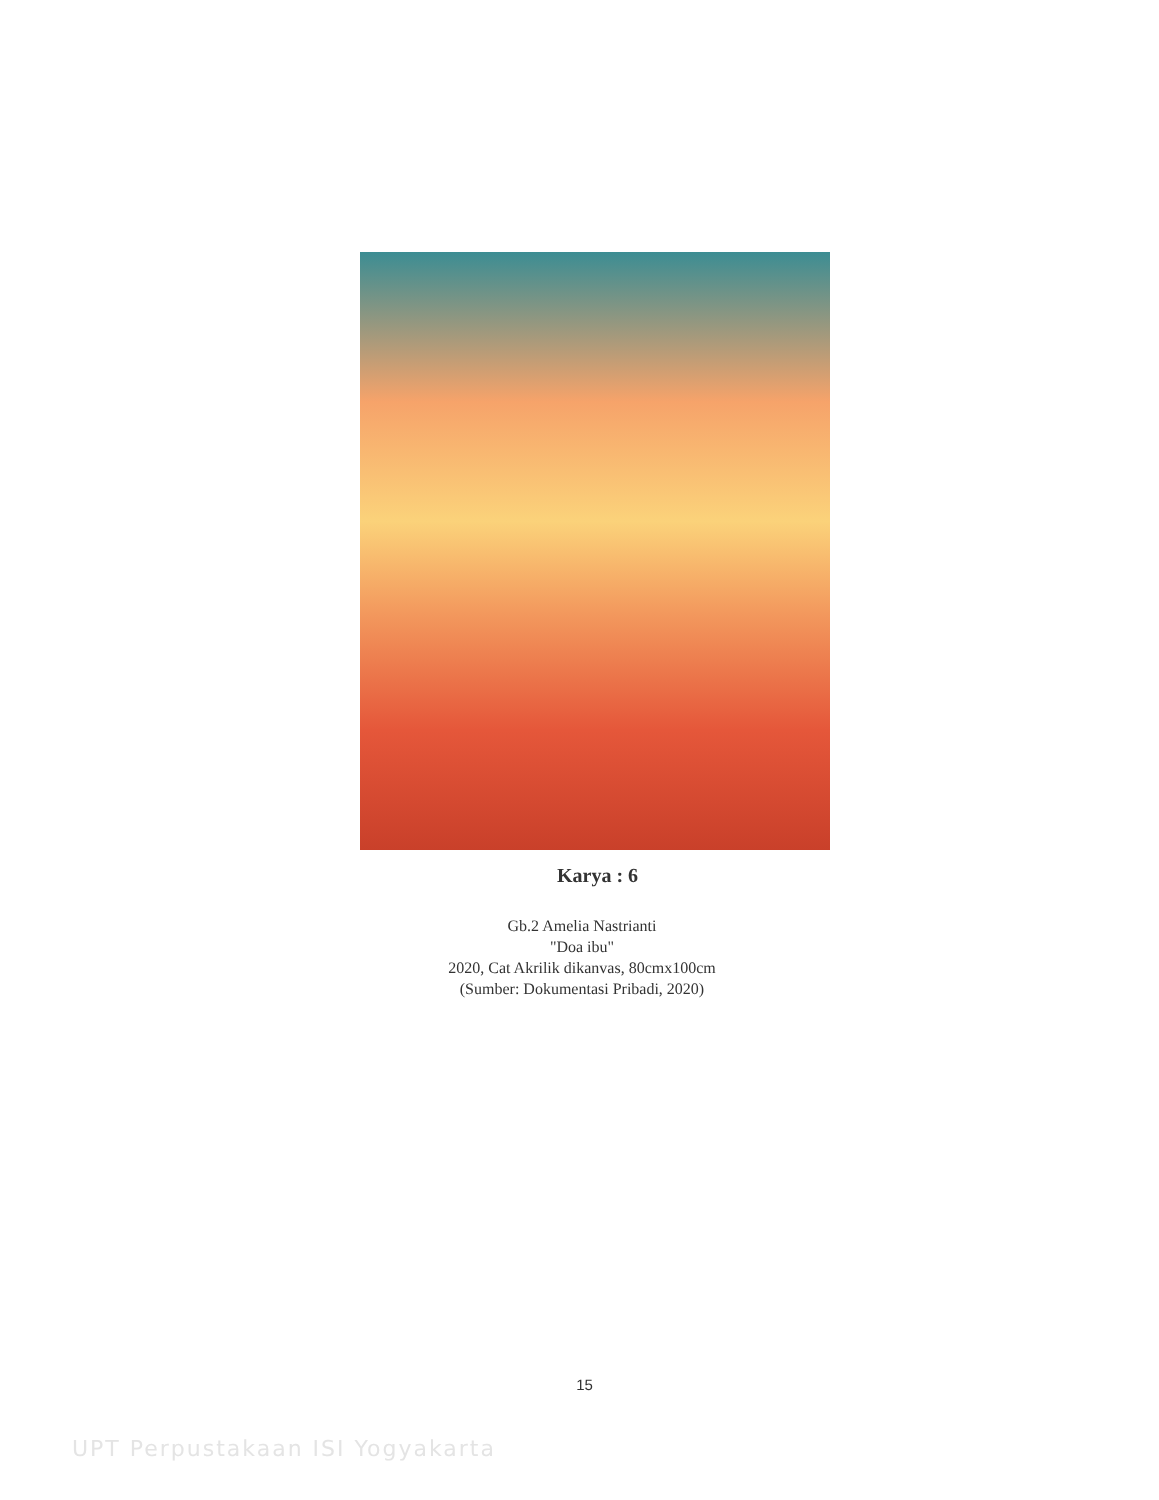Karya : 6
Gb.2 Amelia Nastrianti
"Doa ibu"
2020, Cat Akrilik dikanvas, 80cmx100cm
(Sumber: Dokumentasi Pribadi, 2020)
15
UPT Perpustakaan ISI Yogyakarta